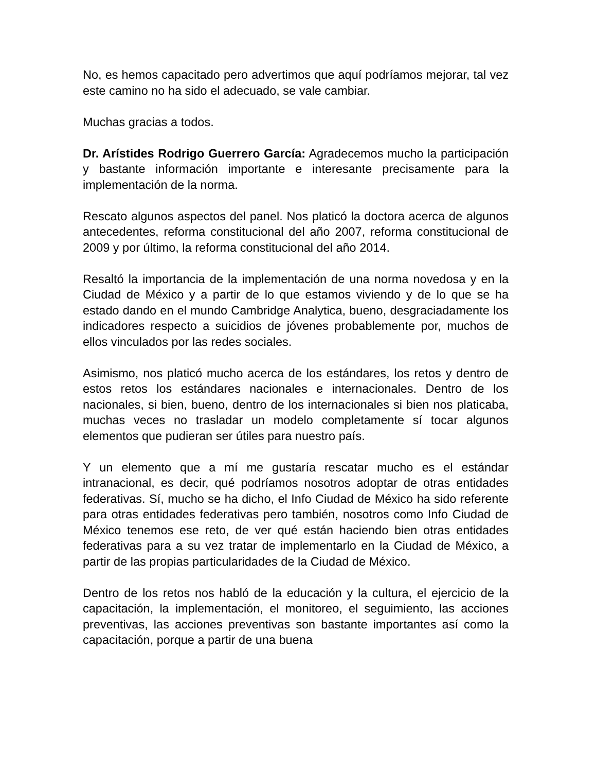No, es hemos capacitado pero advertimos que aquí podríamos mejorar, tal vez este camino no ha sido el adecuado, se vale cambiar.
Muchas gracias a todos.
Dr. Arístides Rodrigo Guerrero García: Agradecemos mucho la participación y bastante información importante e interesante precisamente para la implementación de la norma.
Rescato algunos aspectos del panel. Nos platicó la doctora acerca de algunos antecedentes, reforma constitucional del año 2007, reforma constitucional de 2009 y por último, la reforma constitucional del año 2014.
Resaltó la importancia de la implementación de una norma novedosa y en la Ciudad de México y a partir de lo que estamos viviendo y de lo que se ha estado dando en el mundo Cambridge Analytica, bueno, desgraciadamente los indicadores respecto a suicidios de jóvenes probablemente por, muchos de ellos vinculados por las redes sociales.
Asimismo, nos platicó mucho acerca de los estándares, los retos y dentro de estos retos los estándares nacionales e internacionales. Dentro de los nacionales, si bien, bueno, dentro de los internacionales si bien nos platicaba, muchas veces no trasladar un modelo completamente sí tocar algunos elementos que pudieran ser útiles para nuestro país.
Y un elemento que a mí me gustaría rescatar mucho es el estándar intranacional, es decir, qué podríamos nosotros adoptar de otras entidades federativas. Sí, mucho se ha dicho, el Info Ciudad de México ha sido referente para otras entidades federativas pero también, nosotros como Info Ciudad de México tenemos ese reto, de ver qué están haciendo bien otras entidades federativas para a su vez tratar de implementarlo en la Ciudad de México, a partir de las propias particularidades de la Ciudad de México.
Dentro de los retos nos habló de la educación y la cultura, el ejercicio de la capacitación, la implementación, el monitoreo, el seguimiento, las acciones preventivas, las acciones preventivas son bastante importantes así como la capacitación, porque a partir de una buena